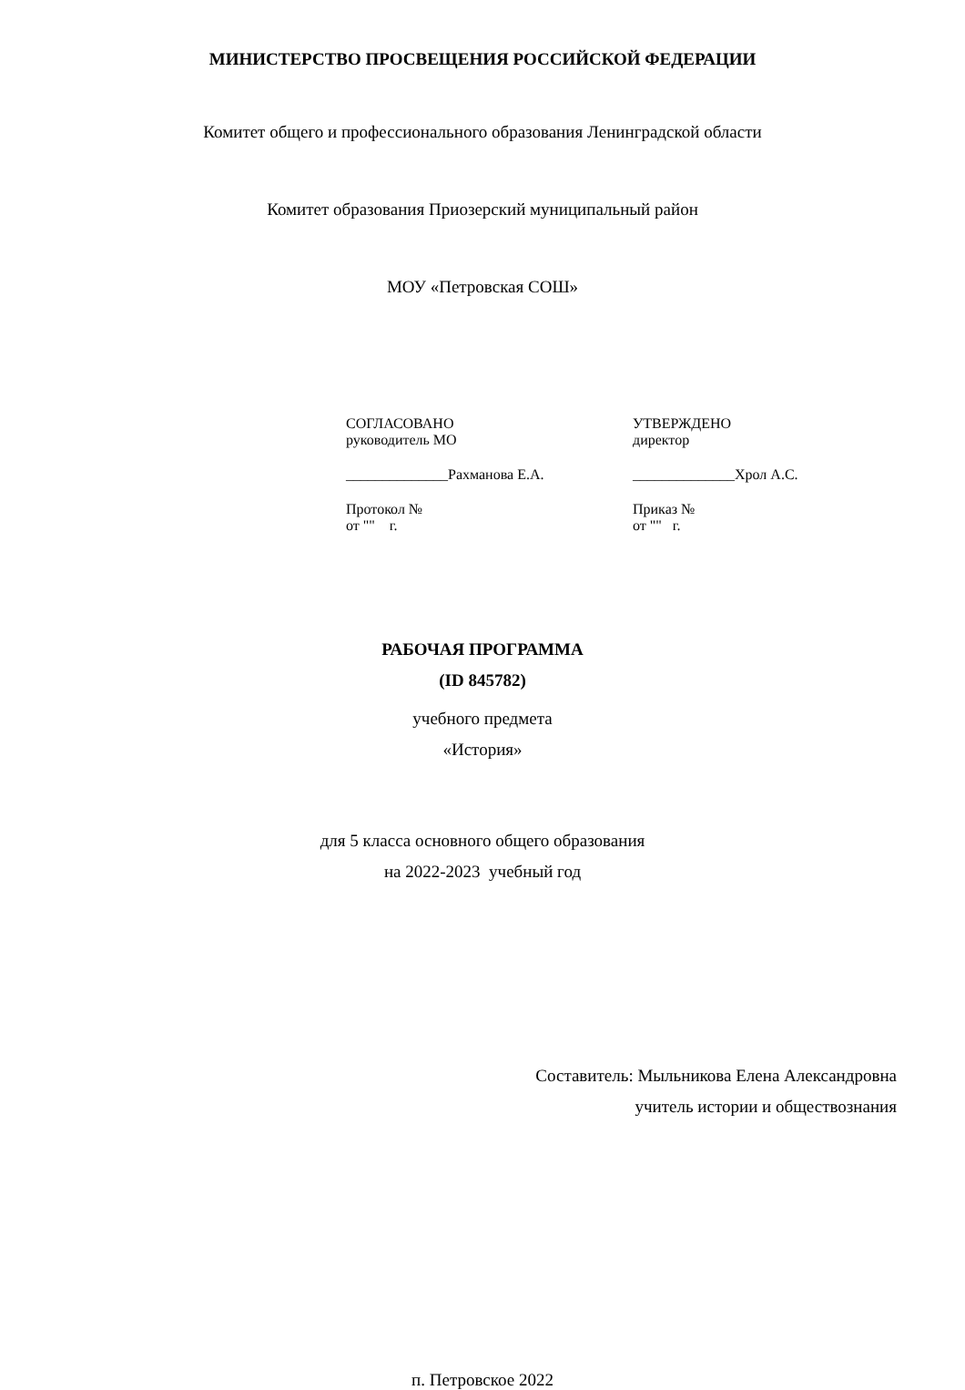МИНИСТЕРСТВО ПРОСВЕЩЕНИЯ РОССИЙСКОЙ ФЕДЕРАЦИИ
Комитет общего и профессионального образования Ленинградской области
Комитет образования Приозерский муниципальный район
МОУ «Петровская СОШ»
СОГЛАСОВАНО
руководитель МО
______________Рахманова Е.А.
Протокол №
от "" г.
УТВЕРЖДЕНО
директор
______________Хрол А.С.
Приказ №
от "" г.
РАБОЧАЯ ПРОГРАММА
(ID 845782)
учебного предмета
«История»
для 5 класса основного общего образования
на 2022-2023 учебный год
Составитель: Мыльникова Елена Александровна
учитель истории и обществознания
п. Петровское 2022